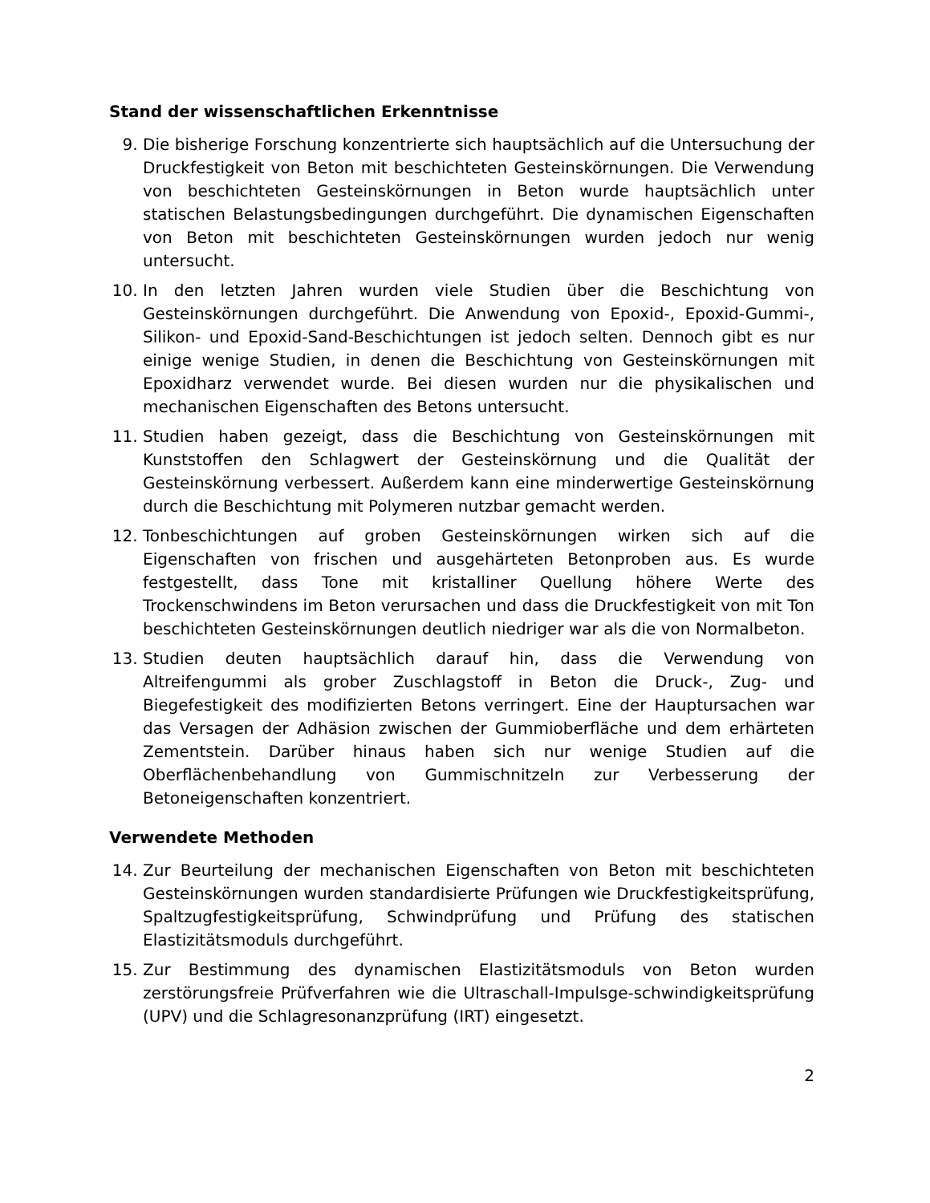Stand der wissenschaftlichen Erkenntnisse
9. Die bisherige Forschung konzentrierte sich hauptsächlich auf die Untersuchung der Druckfestigkeit von Beton mit beschichteten Gesteinskörnungen. Die Verwendung von beschichteten Gesteinskörnungen in Beton wurde hauptsächlich unter statischen Belastungsbedingungen durchgeführt. Die dynamischen Eigenschaften von Beton mit beschichteten Gesteinskörnungen wurden jedoch nur wenig untersucht.
10. In den letzten Jahren wurden viele Studien über die Beschichtung von Gesteinskörnungen durchgeführt. Die Anwendung von Epoxid-, Epoxid-Gummi-, Silikon- und Epoxid-Sand-Beschichtungen ist jedoch selten. Dennoch gibt es nur einige wenige Studien, in denen die Beschichtung von Gesteinskörnungen mit Epoxidharz verwendet wurde. Bei diesen wurden nur die physikalischen und mechanischen Eigenschaften des Betons untersucht.
11. Studien haben gezeigt, dass die Beschichtung von Gesteinskörnungen mit Kunststoffen den Schlagwert der Gesteinskörnung und die Qualität der Gesteinskörnung verbessert. Außerdem kann eine minderwertige Gesteinskörnung durch die Beschichtung mit Polymeren nutzbar gemacht werden.
12. Tonbeschichtungen auf groben Gesteinskörnungen wirken sich auf die Eigenschaften von frischen und ausgehärteten Betonproben aus. Es wurde festgestellt, dass Tone mit kristalliner Quellung höhere Werte des Trockenschwindens im Beton verursachen und dass die Druckfestigkeit von mit Ton beschichteten Gesteinskörnungen deutlich niedriger war als die von Normalbeton.
13. Studien deuten hauptsächlich darauf hin, dass die Verwendung von Altreifengummi als grober Zuschlagstoff in Beton die Druck-, Zug- und Biegefestigkeit des modifizierten Betons verringert. Eine der Hauptursachen war das Versagen der Adhäsion zwischen der Gummioberfläche und dem erhärteten Zementstein. Darüber hinaus haben sich nur wenige Studien auf die Oberflächenbehandlung von Gummischnitzeln zur Verbesserung der Betoneigenschaften konzentriert.
Verwendete Methoden
14. Zur Beurteilung der mechanischen Eigenschaften von Beton mit beschichteten Gesteinskörnungen wurden standardisierte Prüfungen wie Druckfestigkeitsprüfung, Spaltzugfestigkeitsprüfung, Schwindprüfung und Prüfung des statischen Elastizitätsmoduls durchgeführt.
15. Zur Bestimmung des dynamischen Elastizitätsmoduls von Beton wurden zerstörungsfreie Prüfverfahren wie die Ultraschall-Impulsge-schwindigkeitsprüfung (UPV) und die Schlagresonanzprüfung (IRT) eingesetzt.
2